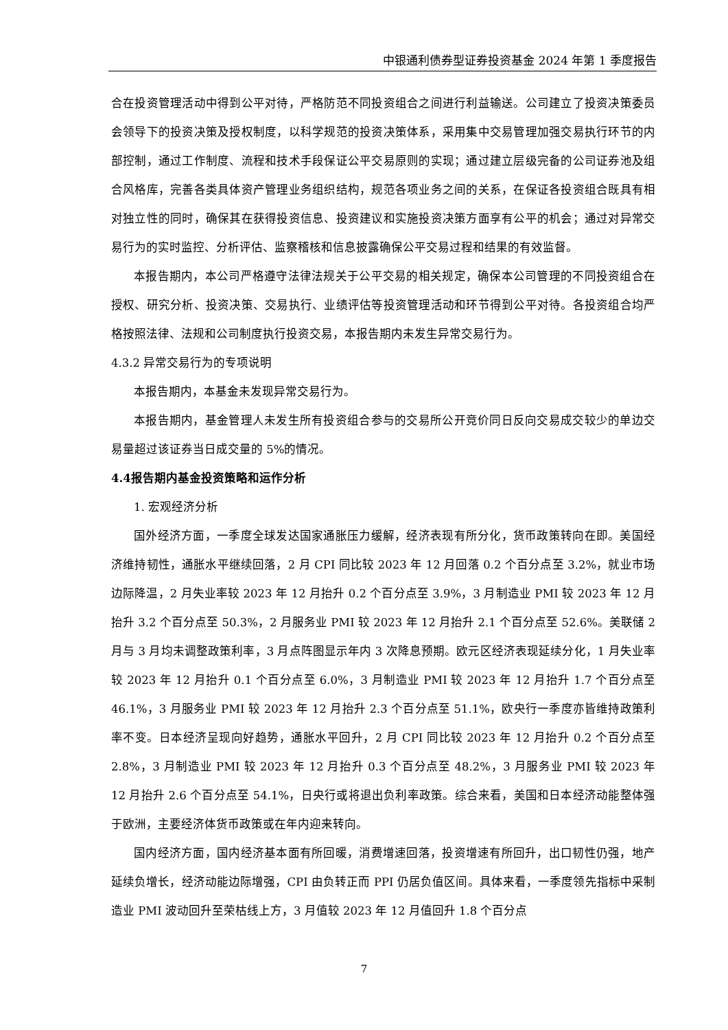中银通利债券型证券投资基金 2024 年第 1 季度报告
合在投资管理活动中得到公平对待，严格防范不同投资组合之间进行利益输送。公司建立了投资决策委员会领导下的投资决策及授权制度，以科学规范的投资决策体系，采用集中交易管理加强交易执行环节的内部控制，通过工作制度、流程和技术手段保证公平交易原则的实现；通过建立层级完备的公司证券池及组合风格库，完善各类具体资产管理业务组织结构，规范各项业务之间的关系，在保证各投资组合既具有相对独立性的同时，确保其在获得投资信息、投资建议和实施投资决策方面享有公平的机会；通过对异常交易行为的实时监控、分析评估、监察稽核和信息披露确保公平交易过程和结果的有效监督。
本报告期内，本公司严格遵守法律法规关于公平交易的相关规定，确保本公司管理的不同投资组合在授权、研究分析、投资决策、交易执行、业绩评估等投资管理活动和环节得到公平对待。各投资组合均严格按照法律、法规和公司制度执行投资交易，本报告期内未发生异常交易行为。
4.3.2 异常交易行为的专项说明
本报告期内，本基金未发现异常交易行为。
本报告期内，基金管理人未发生所有投资组合参与的交易所公开竞价同日反向交易成交较少的单边交易量超过该证券当日成交量的 5%的情况。
4.4报告期内基金投资策略和运作分析
1. 宏观经济分析
国外经济方面，一季度全球发达国家通胀压力缓解，经济表现有所分化，货币政策转向在即。美国经济维持韧性，通胀水平继续回落，2 月 CPI 同比较 2023 年 12 月回落 0.2 个百分点至 3.2%，就业市场边际降温，2 月失业率较 2023 年 12 月抬升 0.2 个百分点至 3.9%，3 月制造业 PMI 较 2023 年 12 月抬升 3.2 个百分点至 50.3%，2 月服务业 PMI 较 2023 年 12 月抬升 2.1 个百分点至 52.6%。美联储 2 月与 3 月均未调整政策利率，3 月点阵图显示年内 3 次降息预期。欧元区经济表现延续分化，1 月失业率较 2023 年 12 月抬升 0.1 个百分点至 6.0%，3 月制造业 PMI 较 2023 年 12 月抬升 1.7 个百分点至 46.1%，3 月服务业 PMI 较 2023 年 12 月抬升 2.3 个百分点至 51.1%，欧央行一季度亦皆维持政策利率不变。日本经济呈现向好趋势，通胀水平回升，2 月 CPI 同比较 2023 年 12 月抬升 0.2 个百分点至 2.8%，3 月制造业 PMI 较 2023 年 12 月抬升 0.3 个百分点至 48.2%，3 月服务业 PMI 较 2023 年 12 月抬升 2.6 个百分点至 54.1%，日央行或将退出负利率政策。综合来看，美国和日本经济动能整体强于欧洲，主要经济体货币政策或在年内迎来转向。
国内经济方面，国内经济基本面有所回暖，消费增速回落，投资增速有所回升，出口韧性仍强，地产延续负增长，经济动能边际增强，CPI 由负转正而 PPI 仍居负值区间。具体来看，一季度领先指标中采制造业 PMI 波动回升至荣枯线上方，3 月值较 2023 年 12 月值回升 1.8 个百分点
7